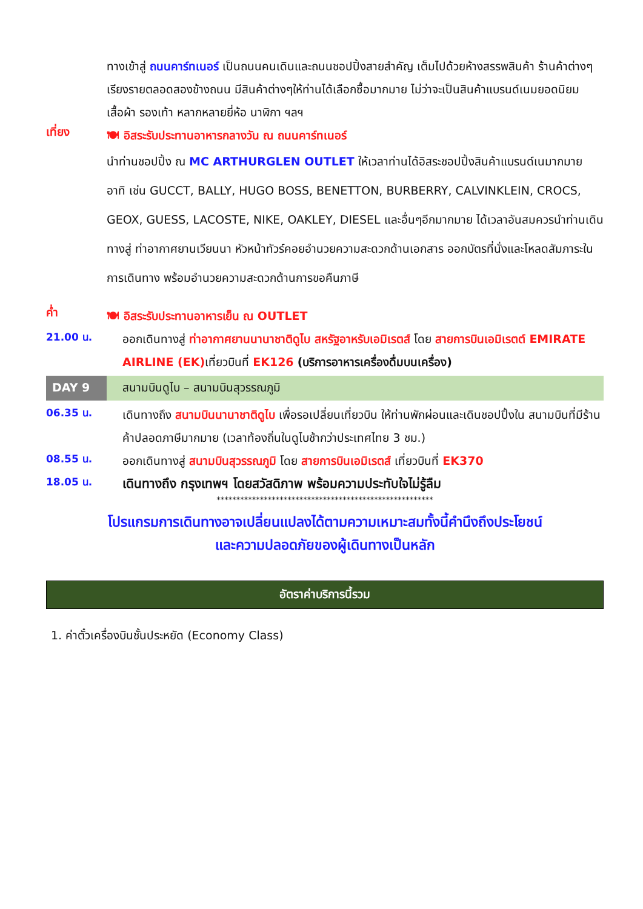ทางเข้าสู่ ถนนคาร์ทเนอร์ เป็นถนนคนเดินและถนนชอปปิ้งสายสำคัญ เต็มไปด้วยห้างสรรพสินค้า ร้านค้าต่างๆ เรียงรายตลอดสองข้างถนน มีสินค้าต่างๆให้ท่านได้เลือกซื้อมากมาย ไม่ว่าจะเป็นสินค้าแบรนด์เนมยอดนิยม เสื้อผ้า รองเท้า หลากหลายยี่ห้อ นาฬิกา ฯลฯ
เที่ยง
🍽 อิสระรับประทานอาหารกลางวัน ณ ถนนคาร์ทเนอร์
นำท่านชอปปิ้ง ณ MC ARTHURGLEN OUTLET ให้เวลาท่านได้อิสระชอปปิ้งสินค้าแบรนด์เนมากมาย อาทิ เช่น GUCCT, BALLY, HUGO BOSS, BENETTON, BURBERRY, CALVINKLEIN, CROCS, GEOX, GUESS, LACOSTE, NIKE, OAKLEY, DIESEL และอื่นๆอีกมากมาย ได้เวลาอันสมควรนำท่านเดินทางสู่ ท่าอากาศยานเวียนนา หัวหน้าทัวร์คอยอำนวยความสะดวกด้านเอกสาร ออกบัตรที่นั่งและโหลดสัมภาระในการเดินทาง พร้อมอำนวยความสะดวกด้านการขอคืนภาษี
ค่ำ
🍽 อิสระรับประทานอาหารเย็น ณ OUTLET
21.00 น.
ออกเดินทางสู่ ท่าอากาศยานนานาชาติดูไบ สหรัฐอาหรับเอมิเรตส์ โดย สายการบินเอมิเรตต์ EMIRATE AIRLINE (EK) เที่ยวบินที่ EK126 (บริการอาหารเครื่องดื่มบนเครื่อง)
DAY 9 สนามบินดูไบ – สนามบินสุวรรณภูมิ
06.35 น.
เดินทางถึง สนามบินนานาชาติดูไบ เพื่อรอเปลี่ยนเที่ยวบิน ให้ท่านพักผ่อนและเดินชอปปิ้งใน สนามบินที่มีร้านค้าปลอดภาษีมากมาย (เวลาท้องถิ่นในดูไบช้ากว่าประเทศไทย 3 ชม.)
08.55 น.
ออกเดินทางสู่ สนามบินสุวรรณภูมิ โดย สายการบินเอมิเรตส์ เที่ยวบินที่ EK370
18.05 น.
เดินทางถึง กรุงเทพฯ โดยสวัสดิภาพ พร้อมความประทับใจไม่รู้ลืม
*******************************************************
โปรแกรมการเดินทางอาจเปลี่ยนแปลงได้ตามความเหมาะสมทั้งนี้คำนึงถึงประโยชน์
และความปลอดภัยของผู้เดินทางเป็นหลัก
อัตราค่าบริการนี้รวม
1. ค่าตั๋วเครื่องบินชั้นประหยัด (Economy Class)